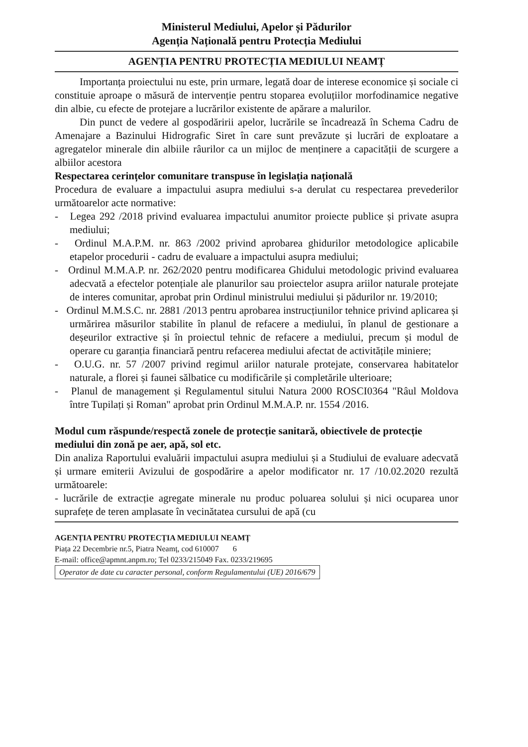Ministerul Mediului, Apelor și Pădurilor
Agenția Națională pentru Protecția Mediului
AGENȚIA PENTRU PROTECȚIA MEDIULUI NEAMȚ
Importanța proiectului nu este, prin urmare, legată doar de interese economice și sociale ci constituie aproape o măsură de intervenție pentru stoparea evoluțiilor morfodinamice negative din albie, cu efecte de protejare a lucrărilor existente de apărare a malurilor.
Din punct de vedere al gospodăririi apelor, lucrările se încadrează în Schema Cadru de Amenajare a Bazinului Hidrografic Siret în care sunt prevăzute și lucrări de exploatare a agregatelor minerale din albiile râurilor ca un mijloc de menținere a capacității de scurgere a albiilor acestora
Respectarea cerințelor comunitare transpuse în legislația națională
Procedura de evaluare a impactului asupra mediului s-a derulat cu respectarea prevederilor următoarelor acte normative:
- Legea 292 /2018 privind evaluarea impactului anumitor proiecte publice și private asupra mediului;
- Ordinul M.A.P.M. nr. 863 /2002 privind aprobarea ghidurilor metodologice aplicabile etapelor procedurii - cadru de evaluare a impactului asupra mediului;
- Ordinul M.M.A.P. nr. 262/2020 pentru modificarea Ghidului metodologic privind evaluarea adecvată a efectelor potențiale ale planurilor sau proiectelor asupra ariilor naturale protejate de interes comunitar, aprobat prin Ordinul ministrului mediului și pădurilor nr. 19/2010;
- Ordinul M.M.S.C. nr. 2881 /2013 pentru aprobarea instrucțiunilor tehnice privind aplicarea și urmărirea măsurilor stabilite în planul de refacere a mediului, în planul de gestionare a deșeurilor extractive și în proiectul tehnic de refacere a mediului, precum și modul de operare cu garanția financiară pentru refacerea mediului afectat de activitățile miniere;
- O.U.G. nr. 57 /2007 privind regimul ariilor naturale protejate, conservarea habitatelor naturale, a florei și faunei sălbatice cu modificările și completările ulterioare;
- Planul de management și Regulamentul sitului Natura 2000 ROSCI0364 "Râul Moldova între Tupilați și Roman" aprobat prin Ordinul M.M.A.P. nr. 1554 /2016.
Modul cum răspunde/respectă zonele de protecție sanitară, obiectivele de protecție mediului din zonă pe aer, apă, sol etc.
Din analiza Raportului evaluării impactului asupra mediului și a Studiului de evaluare adecvată și urmare emiterii Avizului de gospodărire a apelor modificator nr. 17 /10.02.2020 rezultă următoarele:
- lucrările de extracție agregate minerale nu produc poluarea solului și nici ocuparea unor suprafețe de teren amplasate în vecinătatea cursului de apă (cu
AGENȚIA PENTRU PROTECȚIA MEDIULUI NEAMȚ
Piața 22 Decembrie nr.5, Piatra Neamț, cod 610007 6
E-mail: office@apmnt.anpm.ro; Tel 0233/215049 Fax. 0233/219695
Operator de date cu caracter personal, conform Regulamentului (UE) 2016/679